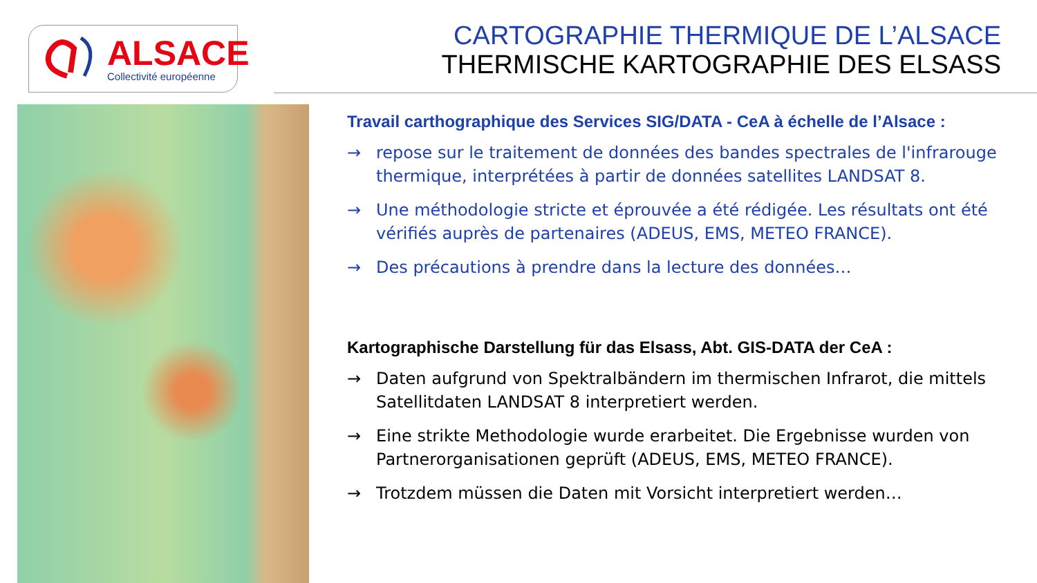ALSACE
Collectivité européenne
CARTOGRAPHIE THERMIQUE DE L’ALSACE
THERMISCHE KARTOGRAPHIE DES ELSASS
Travail carthographique des Services SIG/DATA - CeA à échelle de l’Alsace :
→ repose sur le traitement de données des bandes spectrales de l'infrarouge thermique, interprétées à partir de données satellites LANDSAT 8.
→ Une méthodologie stricte et éprouvée a été rédigée. Les résultats ont été vérifiés auprès de partenaires (ADEUS, EMS, METEO FRANCE).
→ Des précautions à prendre dans la lecture des données…
Kartographische Darstellung für das Elsass, Abt. GIS-DATA der CeA :
→ Daten aufgrund von Spektralbändern im thermischen Infrarot, die mittels Satellitdaten LANDSAT 8 interpretiert werden.
→ Eine strikte Methodologie wurde erarbeitet. Die Ergebnisse wurden von Partnerorganisationen geprüft (ADEUS, EMS, METEO FRANCE).
→ Trotzdem müssen die Daten mit Vorsicht interpretiert werden…